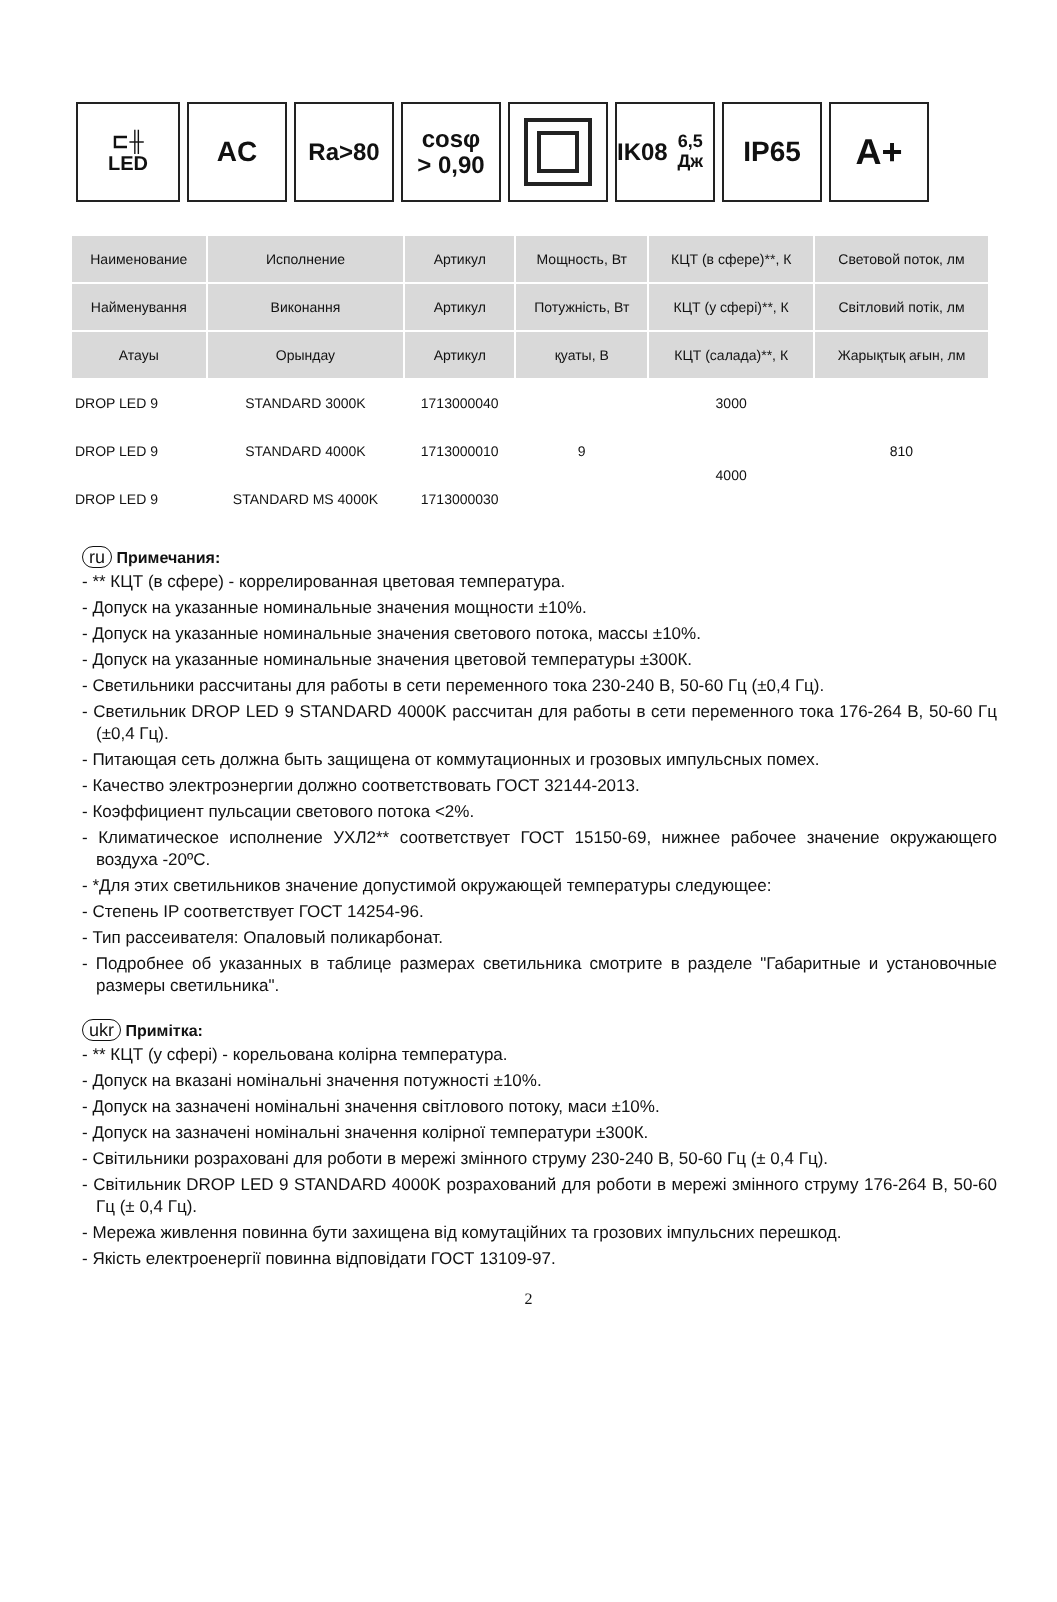⊏╫
LED
AC
Ra>80 cosφ
> 0,90
IK08
6,5 Дж
IP65
A+
| Наименование | Исполнение | Артикул | Мощность, Вт | КЦТ (в сфере)**, К | Световой поток, лм |
| Найменування | Виконання | Артикул | Потужність, Вт | КЦТ (у сфері)**, К | Світловий потік, лм |
| Атауы | Орындау | Артикул | қуаты, В | КЦТ (салада)**, К | Жарықтық ағын, лм |
| DROP LED 9 | STANDARD 3000K | 1713000040 | 9 | 3000 | 810 |
| DROP LED 9 | STANDARD 4000K | 1713000010 | | 4000 | |
| DROP LED 9 | STANDARD MS 4000K | 1713000030 | | | |
ru Примечания:
- ** КЦТ (в сфере) - коррелированная цветовая температура.
- Допуск на указанные номинальные значения мощности ±10%.
- Допуск на указанные номинальные значения светового потока, массы ±10%.
- Допуск на указанные номинальные значения цветовой температуры ±300К.
- Светильники рассчитаны для работы в сети переменного тока 230-240 В, 50-60 Гц (±0,4 Гц).
- Светильник DROP LED 9 STANDARD 4000K рассчитан для работы в сети переменного тока 176-264 В, 50-60 Гц (±0,4 Гц).
- Питающая сеть должна быть защищена от коммутационных и грозовых импульсных помех.
- Качество электроэнергии должно соответствовать ГОСТ 32144-2013.
- Коэффициент пульсации светового потока <2%.
- Климатическое исполнение УХЛ2** соответствует ГОСТ 15150-69, нижнее рабочее значение окружающего воздуха -20ºС.
- *Для этих светильников значение допустимой окружающей температуры следующее:
- Степень IP соответствует ГОСТ 14254-96.
- Тип рассеивателя: Опаловый поликарбонат.
- Подробнее об указанных в таблице размерах светильника смотрите в разделе "Габаритные и установочные размеры светильника".
ukr Примітка:
- ** КЦТ (у сфері) - корельована колірна температура.
- Допуск на вказані номінальні значення потужності ±10%.
- Допуск на зазначені номінальні значення світлового потоку, маси ±10%.
- Допуск на зазначені номінальні значення колірної температури ±300К.
- Світильники розраховані для роботи в мережі змінного струму 230-240 В, 50-60 Гц (± 0,4 Гц).
- Світильник DROP LED 9 STANDARD 4000K розрахований для роботи в мережі змінного струму 176-264 В, 50-60 Гц (± 0,4 Гц).
- Мережа живлення повинна бути захищена від комутаційних та грозових імпульсних перешкод.
- Якість електроенергії повинна відповідати ГОСТ 13109-97.
2